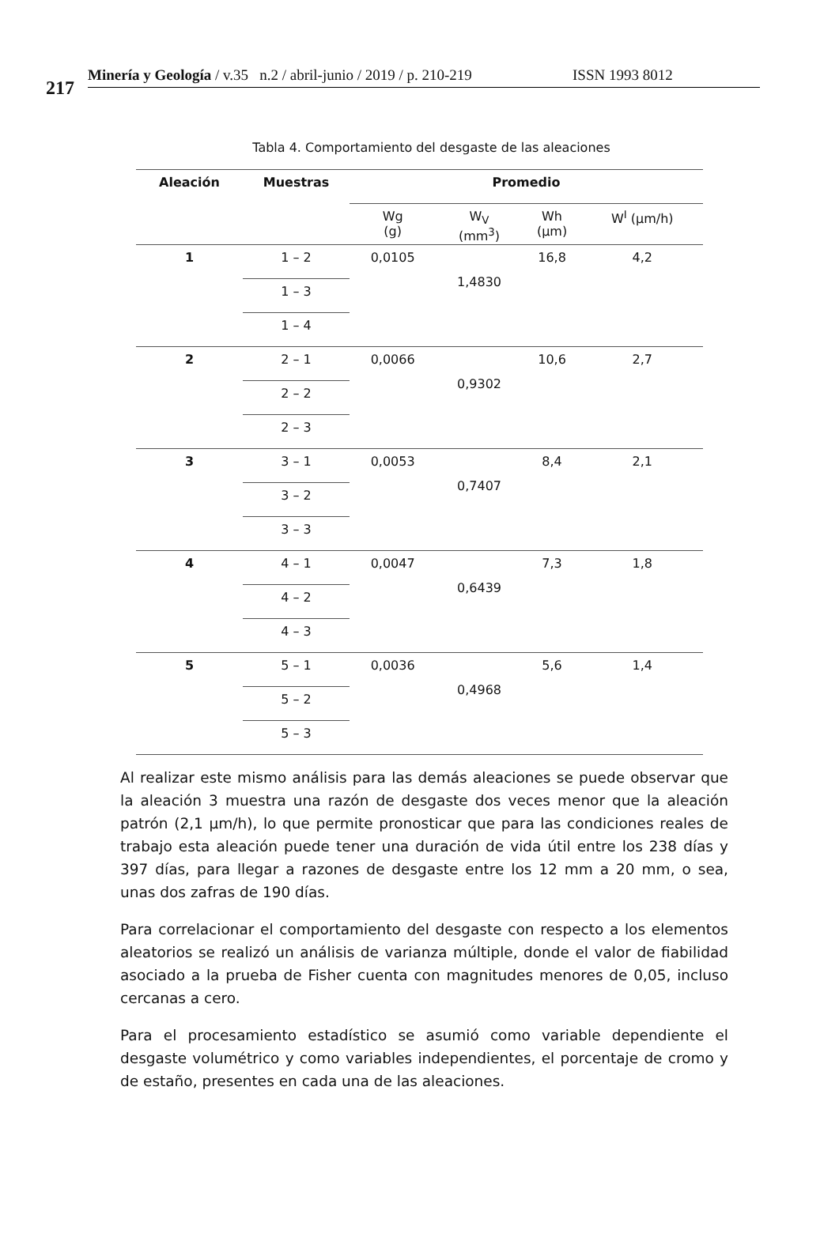217
Minería y Geología / v.35 n.2 / abril-junio / 2019 / p. 210-219 ISSN 1993 8012
Tabla 4. Comportamiento del desgaste de las aleaciones
| Aleación | Muestras | Promedio | | | |
| --- | --- | --- | --- | --- | --- |
| | | Wg (g) | W<sub>V</sub> (mm<sup>3</sup>) | Wh (μm) | W<sup>I</sup> (μm/h) |
| 1 | 1 – 2 | 0,0105 | 1,4830 | 16,8 | 4,2 |
| | 1 – 3 | | | | |
| | 1 – 4 | | | | |
| 2 | 2 – 1 | 0,0066 | 0,9302 | 10,6 | 2,7 |
| | 2 – 2 | | | | |
| | 2 – 3 | | | | |
| 3 | 3 – 1 | 0,0053 | 0,7407 | 8,4 | 2,1 |
| | 3 – 2 | | | | |
| | 3 – 3 | | | | |
| 4 | 4 – 1 | 0,0047 | 0,6439 | 7,3 | 1,8 |
| | 4 – 2 | | | | |
| | 4 – 3 | | | | |
| 5 | 5 – 1 | 0,0036 | 0,4968 | 5,6 | 1,4 |
| | 5 – 2 | | | | |
| | 5 – 3 | | | | |
Al realizar este mismo análisis para las demás aleaciones se puede observar que la aleación 3 muestra una razón de desgaste dos veces menor que la aleación patrón (2,1 μm/h), lo que permite pronosticar que para las condiciones reales de trabajo esta aleación puede tener una duración de vida útil entre los 238 días y 397 días, para llegar a razones de desgaste entre los 12 mm a 20 mm, o sea, unas dos zafras de 190 días.
Para correlacionar el comportamiento del desgaste con respecto a los elementos aleatorios se realizó un análisis de varianza múltiple, donde el valor de fiabilidad asociado a la prueba de Fisher cuenta con magnitudes menores de 0,05, incluso cercanas a cero.
Para el procesamiento estadístico se asumió como variable dependiente el desgaste volumétrico y como variables independientes, el porcentaje de cromo y de estaño, presentes en cada una de las aleaciones.